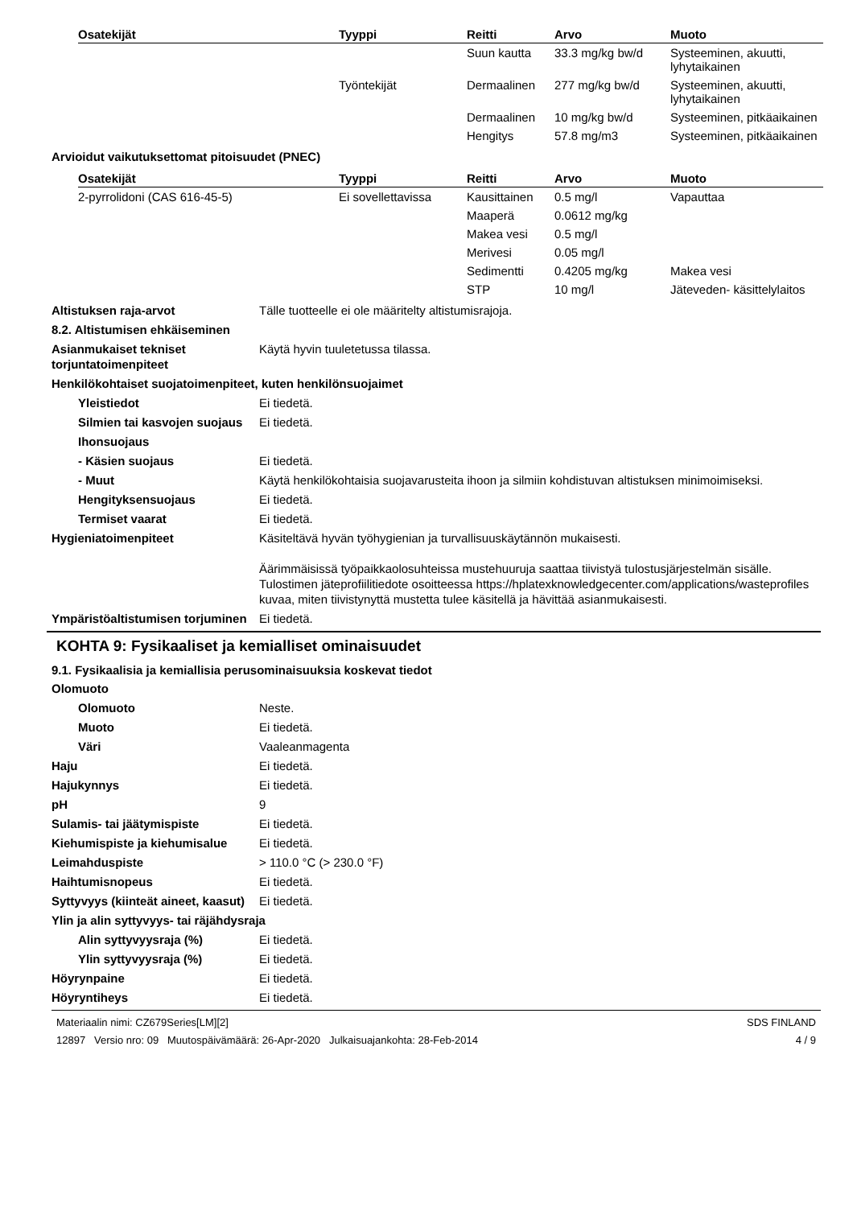| Osatekijät | Tyyppi | Reitti | Arvo | Muoto |
| --- | --- | --- | --- | --- |
| | | Suun kautta | 33.3 mg/kg bw/d | Systeeminen, akuutti, lyhytaikainen |
| | Työntekijät | Dermaalinen | 277 mg/kg bw/d | Systeeminen, akuutti, lyhytaikainen |
| | | Dermaalinen | 10 mg/kg bw/d | Systeeminen, pitkäaikainen |
| | | Hengitys | 57.8 mg/m3 | Systeeminen, pitkäaikainen |
Arvioidut vaikutuksettomat pitoisuudet (PNEC)
| Osatekijät | Tyyppi | Reitti | Arvo | Muoto |
| --- | --- | --- | --- | --- |
| 2-pyrrolidoni (CAS 616-45-5) | Ei sovellettavissa | Kausittainen | 0.5 mg/l | Vapauttaa |
| | | Maaperä | 0.0612 mg/kg | |
| | | Makea vesi | 0.5 mg/l | |
| | | Merivesi | 0.05 mg/l | |
| | | Sedimentti | 0.4205 mg/kg | Makea vesi |
| | | STP | 10 mg/l | Jäteveden- käsittelylaitos |
Altistuksen raja-arvot Tälle tuotteelle ei ole määritelty altistumisrajoja.
8.2. Altistumisen ehkäiseminen
Asianmukaiset tekniset torjuntatoimenpiteet
Käytä hyvin tuuletetussa tilassa.
Henkilökohtaiset suojatoimenpiteet, kuten henkilönsuojaimet
Yleistiedot Ei tiedetä.
Silmien tai kasvojen suojaus
Ei tiedetä.
Ihonsuojaus
- Käsien suojaus Ei tiedetä.
- Muut Käytä henkilökohtaisia suojavarusteita ihoon ja silmiin kohdistuvan altistuksen minimoimiseksi.
Hengityksensuojaus Ei tiedetä.
Termiset vaarat Ei tiedetä.
Hygieniatoimenpiteet Käsiteltävä hyvän työhygienian ja turvallisuuskäytännön mukaisesti.
Äärimmäisissä työpaikkaolosuhteissa mustehuuruja saattaa tiivistyä tulostusjärjestelmän sisälle. Tulostimen jäteprofiilitiedote osoitteessa https://hplatexknowledgecenter.com/applications/wasteprofiles kuvaa, miten tiivistynyttä mustetta tulee käsitellä ja hävittää asianmukaisesti.
Ympäristöaltistumisen torjuminen
Ei tiedetä.
KOHTA 9: Fysikaaliset ja kemialliset ominaisuudet
9.1. Fysikaalisia ja kemiallisia perusominaisuuksia koskevat tiedot
Olomuoto
Olomuoto Neste.
Muoto Ei tiedetä.
Väri Vaaleanmagenta
Haju Ei tiedetä.
Hajukynnys Ei tiedetä.
pH 9
Sulamis- tai jäätymispiste Ei tiedetä.
Kiehumispiste ja kiehumisalue
Ei tiedetä.
Leimahduspiste > 110.0 °C (> 230.0 °F)
Haihtumisnopeus Ei tiedetä.
Syttyvyys (kiinteät aineet, kaasut)
Ei tiedetä.
Ylin ja alin syttyvyys- tai räjähdysraja
Alin syttyvyysraja (%) Ei tiedetä.
Ylin syttyvyysraja (%) Ei tiedetä.
Höyrynpaine Ei tiedetä.
Höyryntiheys Ei tiedetä.
Materiaalin nimi: CZ679Series[LM][2]
12897 Versio nro: 09 Muutospäivämäärä: 26-Apr-2020 Julkaisuajankohta: 28-Feb-2014
SDS FINLAND
4 / 9